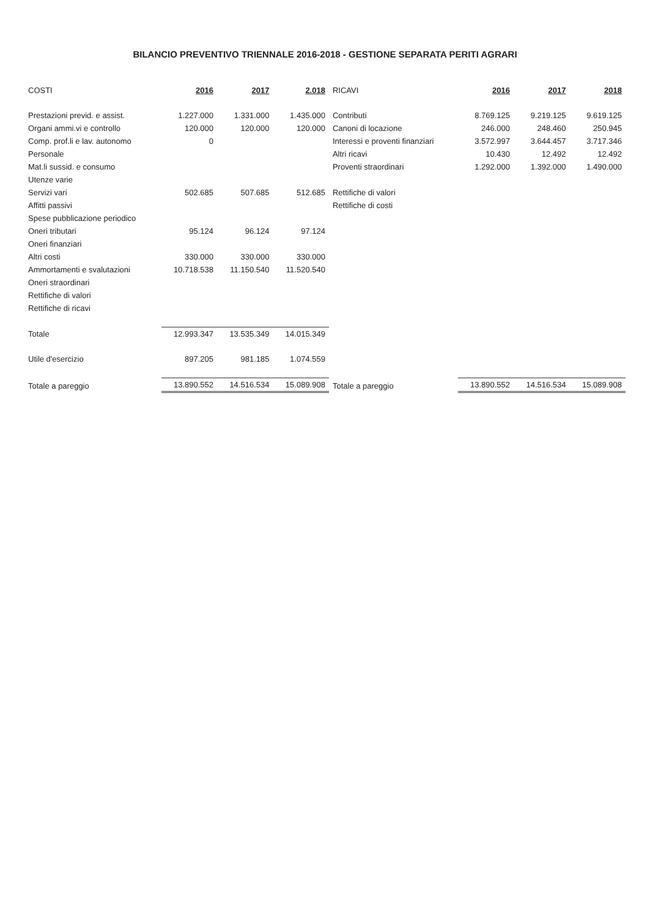BILANCIO PREVENTIVO TRIENNALE 2016-2018 - GESTIONE SEPARATA PERITI AGRARI
| COSTI | 2016 | 2017 | 2.018 | RICAVI | 2016 | 2017 | 2018 |
| --- | --- | --- | --- | --- | --- | --- | --- |
| Prestazioni previd. e assist. | 1.227.000 | 1.331.000 | 1.435.000 | Contributi | 8.769.125 | 9.219.125 | 9.619.125 |
| Organi ammi.vi e controllo | 120.000 | 120.000 | 120.000 | Canoni di locazione | 246.000 | 248.460 | 250.945 |
| Comp. prof.li e lav. autonomo | 0 | | | Interessi e proventi finanziari | 3.572.997 | 3.644.457 | 3.717.346 |
| Personale | | | | Altri ricavi | 10.430 | 12.492 | 12.492 |
| Mat.li sussid. e consumo | | | | Proventi straordinari | 1.292.000 | 1.392.000 | 1.490.000 |
| Utenze varie | | | | | | | |
| Servizi vari | 502.685 | 507.685 | 512.685 | Rettifiche di valori | | | |
| Affitti passivi | | | | Rettifiche di costi | | | |
| Spese pubblicazione periodico | | | | | | | |
| Oneri tributari | 95.124 | 96.124 | 97.124 | | | | |
| Oneri finanziari | | | | | | | |
| Altri costi | 330.000 | 330.000 | 330.000 | | | | |
| Ammortamenti e svalutazioni | 10.718.538 | 11.150.540 | 11.520.540 | | | | |
| Oneri straordinari | | | | | | | |
| Rettifiche di valori | | | | | | | |
| Rettifiche di ricavi | | | | | | | |
| Totale | 12.993.347 | 13.535.349 | 14.015.349 | | | | |
| Utile d'esercizio | 897.205 | 981.185 | 1.074.559 | | | | |
| Totale a pareggio | 13.890.552 | 14.516.534 | 15.089.908 | Totale a pareggio | 13.890.552 | 14.516.534 | 15.089.908 |